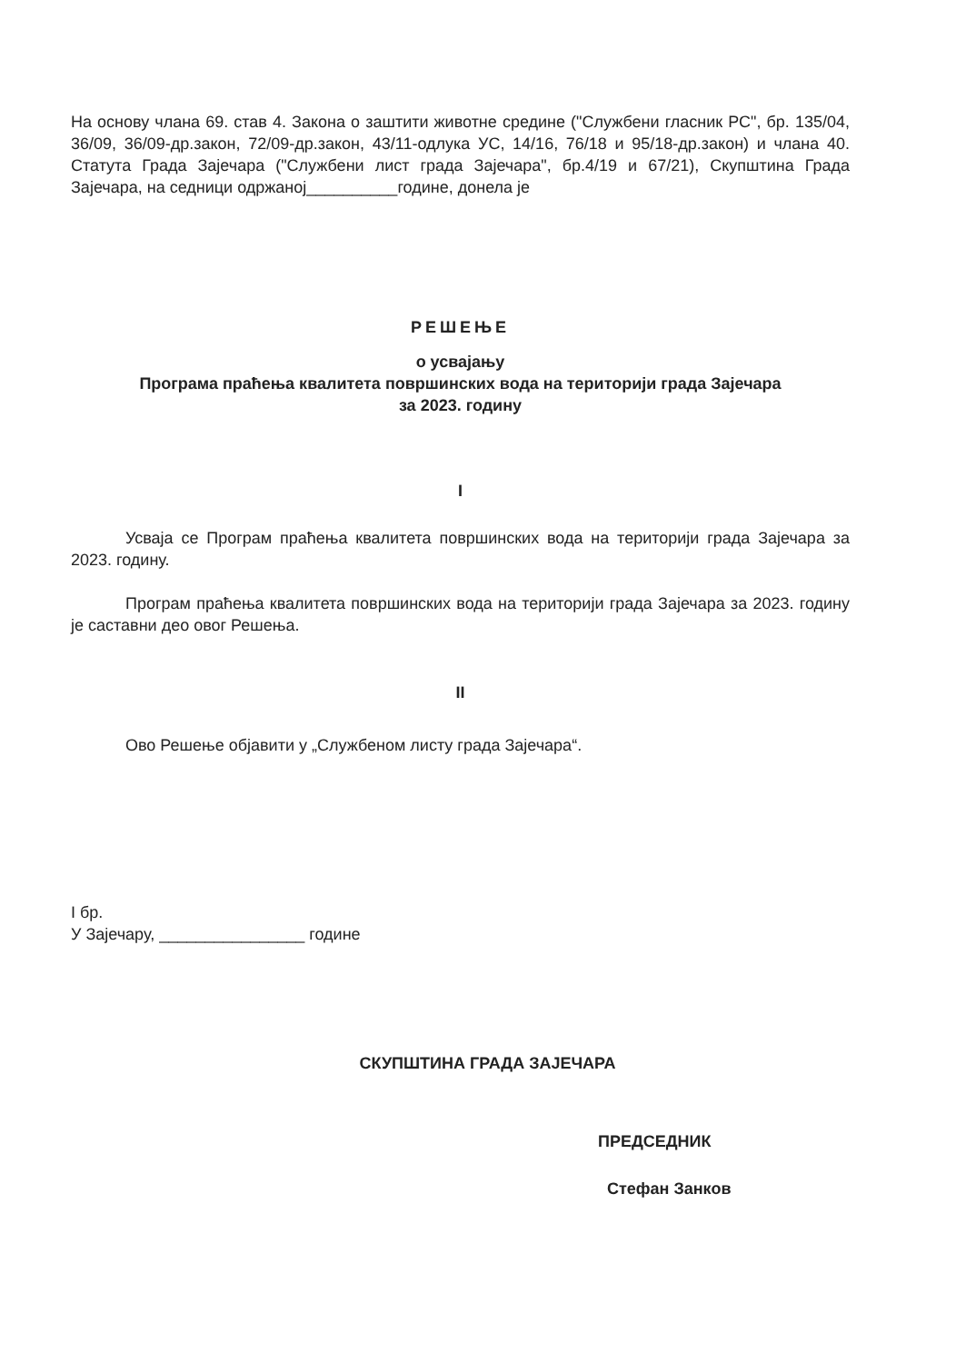На основу члана 69. став 4. Закона о заштити животне средине ("Службени гласник РС", бр. 135/04, 36/09, 36/09-др.закон, 72/09-др.закон, 43/11-одлука УС, 14/16, 76/18 и 95/18-др.закон) и члана 40. Статута Града Зајечара ("Службени лист града Зајечара", бр.4/19 и 67/21), Скупштина Града Зајечара, на седници одржаној__________године, донела је
РЕШЕЊЕ
о усвајању
Програма праћења квалитета површинских вода на територији града Зајечара
за 2023. годину
I
Усваја се Програм праћења квалитета површинских вода на територији града Зајечара за 2023. годину.
Програм праћења квалитета површинских вода на територији града Зајечара за 2023. годину је саставни део овог Решења.
II
Ово Решење објавити у „Службеном листу града Зајечара“.
I бр.
У Зајечару, ________________ године
СКУПШТИНА ГРАДА ЗАЈЕЧАРА
ПРЕДСЕДНИК
Стефан Занков